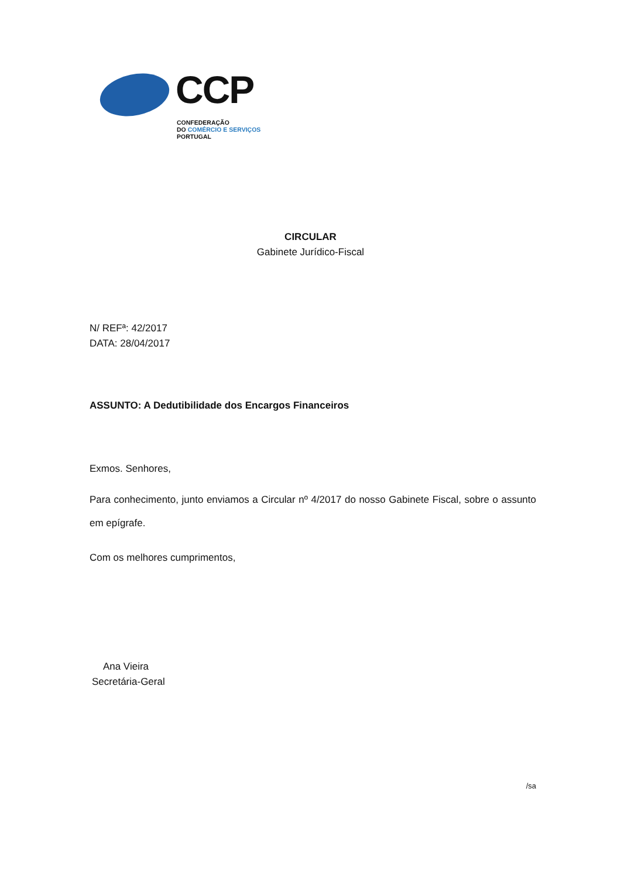CCP
CONFEDERAÇÃO
DO COMÉRCIO E SERVIÇOS
PORTUGAL
CIRCULAR
Gabinete Jurídico-Fiscal
N/ REFª: 42/2017
DATA: 28/04/2017
ASSUNTO: A Dedutibilidade dos Encargos Financeiros
Exmos. Senhores,
Para conhecimento, junto enviamos a Circular nº 4/2017 do nosso Gabinete Fiscal, sobre o assunto em epígrafe.
Com os melhores cumprimentos,
Ana Vieira
Secretária-Geral
/sa